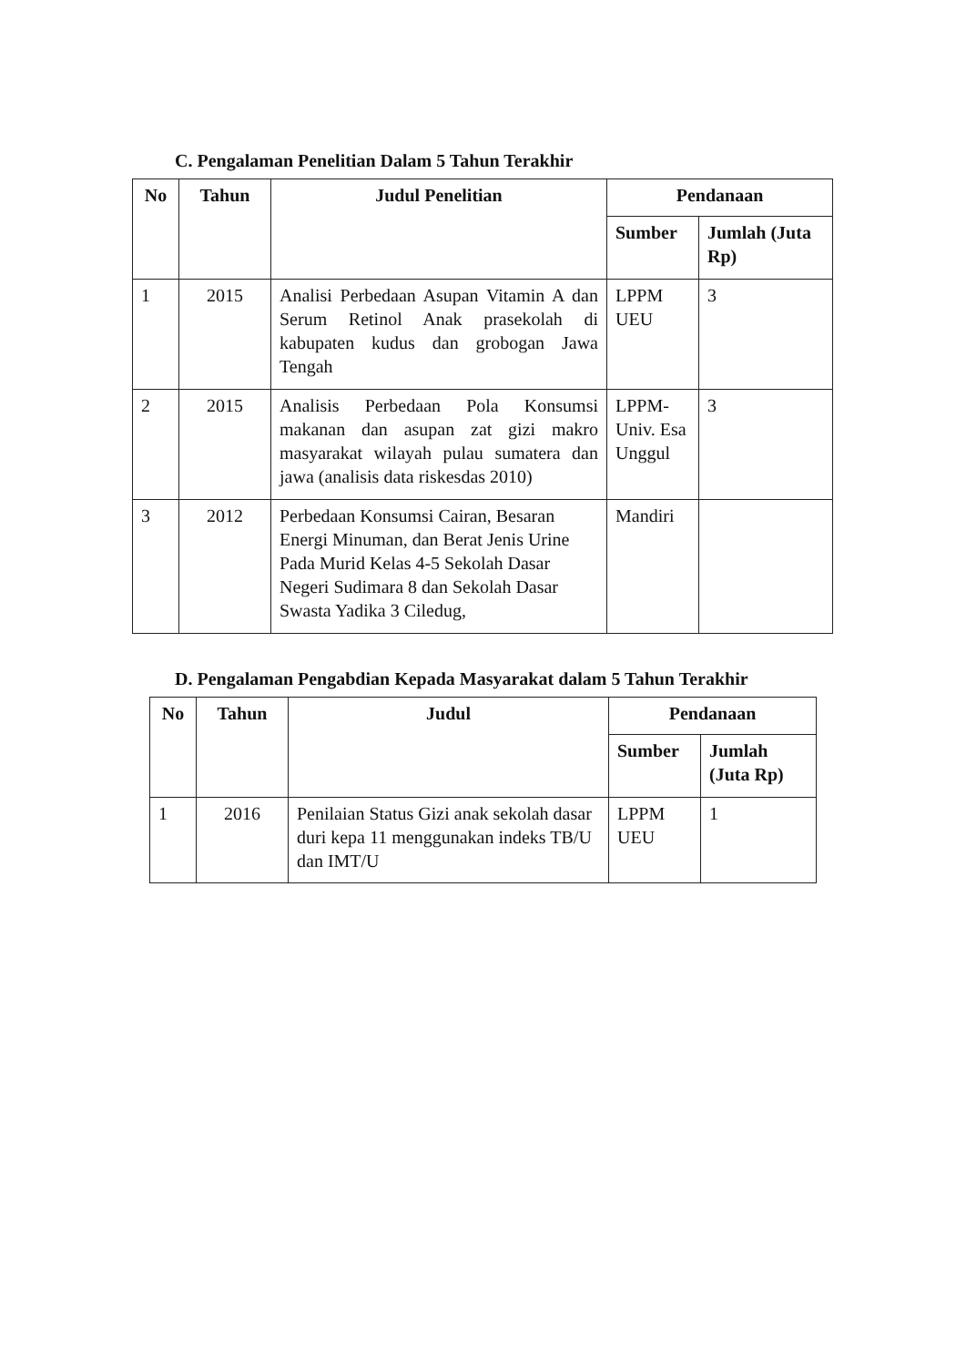C. Pengalaman Penelitian Dalam 5 Tahun Terakhir
| No | Tahun | Judul Penelitian | Pendanaan | |
| --- | --- | --- | --- | --- |
| | | | Sumber | Jumlah (Juta Rp) |
| 1 | 2015 | Analisi Perbedaan Asupan Vitamin A dan Serum Retinol Anak prasekolah di kabupaten kudus dan grobogan Jawa Tengah | LPPM UEU | 3 |
| 2 | 2015 | Analisis Perbedaan Pola Konsumsi makanan dan asupan zat gizi makro masyarakat wilayah pulau sumatera dan jawa (analisis data riskesdas 2010) | LPPM-Univ. Esa Unggul | 3 |
| 3 | 2012 | Perbedaan Konsumsi Cairan, Besaran Energi Minuman, dan Berat Jenis Urine Pada Murid Kelas 4-5 Sekolah Dasar Negeri Sudimara 8 dan Sekolah Dasar Swasta Yadika 3 Ciledug, | Mandiri | |
D. Pengalaman Pengabdian Kepada Masyarakat dalam 5 Tahun Terakhir
| No | Tahun | Judul | Pendanaan | |
| --- | --- | --- | --- | --- |
| | | | Sumber | Jumlah (Juta Rp) |
| 1 | 2016 | Penilaian Status Gizi anak sekolah dasar duri kepa 11 menggunakan indeks TB/U dan IMT/U | LPPM UEU | 1 |